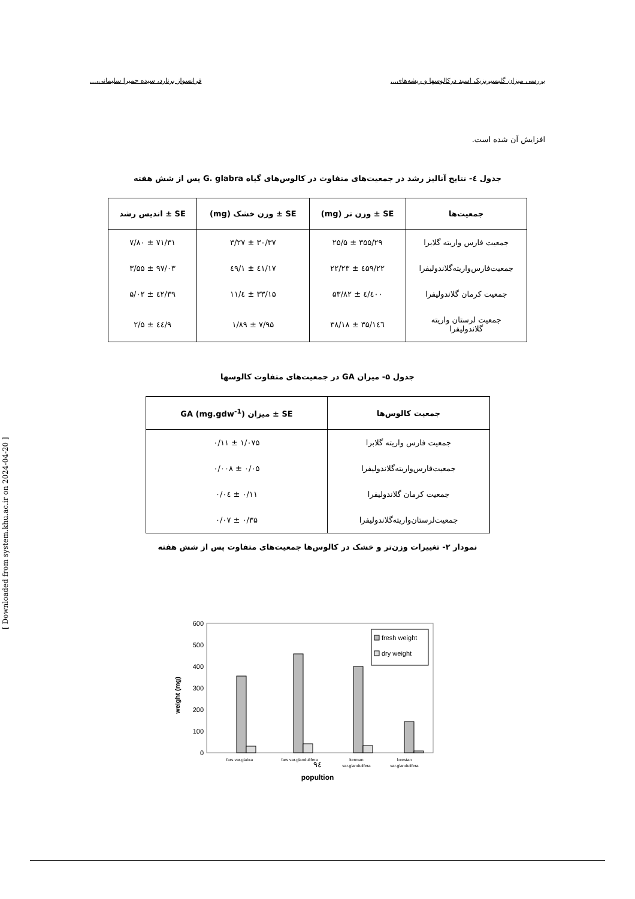بررسی میزان گلیسیریزیک اسید درکالوسها و ریشه‌های... فرانسواز برنارد، سیده حمیرا سلیمانی،...
افزایش آن شده است.
جدول ٤- نتایج آنالیز رشد در جمعیت‌های متفاوت در کالوس‌های گیاه G. glabra پس از شش هفته
| جمعیت‌ها | SE ± وزن تر (mg) | SE ± وزن خشک (mg) | SE ± اندیس رشد |
| --- | --- | --- | --- |
| جمعیت فارس واریته گلابرا | ۳۵۵/۲۹ ± ۲۵/۵ | ۳۰/۳۷ ± ۳/۲۷ | ۷۱/۳۱ ± ۷/۸۰ |
| جمعیت‌فارس‌واریته‌گلاندولیفرا | ٤۵۹/۲۲ ± ۲۲/۲۳ | ٤۱/۱۷ ± ۱/٤۹ | ۹۷/۰۳ ± ۳/۵۵ |
| جمعیت کرمان گلاندولیفرا | ٤۰۰/٤ ± ۵۳/۸۲ | ۳۳/۱۵ ± ٤/۱۱ | ۳۹/٤۲ ± ۵/۰۲ |
| جمعیت لرستان واریته گلاندولیفرا | ۱٤٦/۳۵ ± ۳۸/۱۸ | ۷/۹۵ ± ۱/۸۹ | ۹/٤٤ ± ۲/۵ |
جدول ۵- میزان GA در جمعیت‌های متفاوت کالوسها
| جمعیت کالوس‌ها | SE ± میزان GA (mg.gdw<sup>-1</sup>) |
| --- | --- |
| جمعیت فارس واریته گلابرا | ۱/۰۷۵ ± ۰/۱۱ |
| جمعیت‌فارس‌واریته‌گلاندولیفرا | ۰/۰۵ ± ۰/۰۰۸ |
| جمعیت کرمان گلاندولیفرا | ۰/۱۱ ± ۰/۰٤ |
| جمعیت‌لرستان‌واریته‌گلاندولیفرا | ۰/۳۵ ± ۰/۰۷ |
نمودار ۲- تغییرات وزن‌تر و خشک در کالوس‌ها جمعیت‌های متفاوت پس از شش هفته
weight (mg)
600
500
400
300
200
100
0
fresh weight
dry weight
fars var.glabra
fars var.glandulifera
kerman
var.glandulifera
lorestan
var.glandulifera
popultion
۹٤
[ Downloaded from system.khu.ac.ir on 2024-04-20 ]